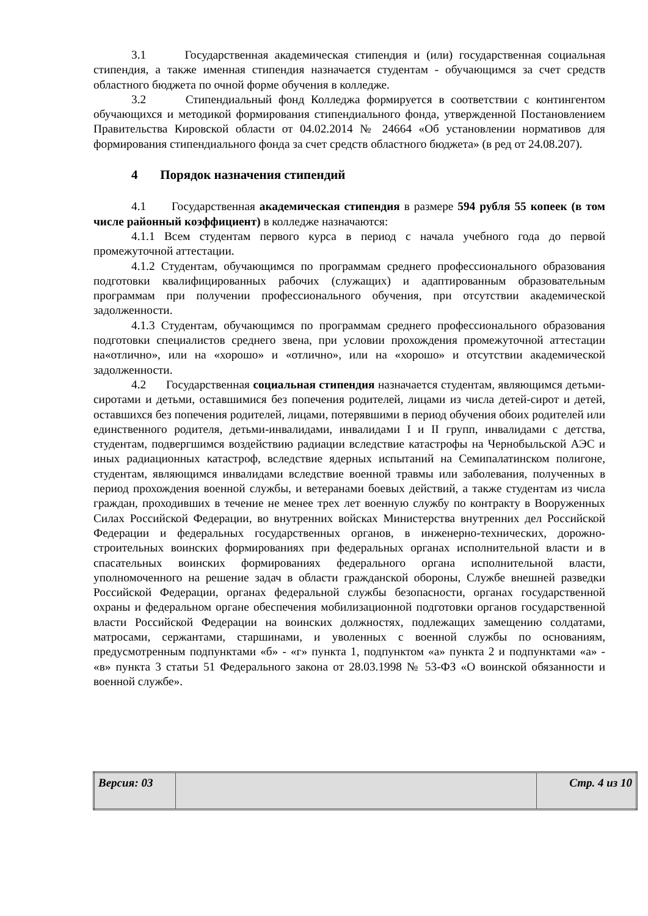3.1 Государственная академическая стипендия и (или) государственная социальная стипендия, а также именная стипендия назначается студентам - обучающимся за счет средств областного бюджета по очной форме обучения в колледже.
3.2 Стипендиальный фонд Колледжа формируется в соответствии с контингентом обучающихся и методикой формирования стипендиального фонда, утвержденной Постановлением Правительства Кировской области от 04.02.2014 № 24664 «Об установлении нормативов для формирования стипендиального фонда за счет средств областного бюджета» (в ред от 24.08.207).
4 Порядок назначения стипендий
4.1 Государственная академическая стипендия в размере 594 рубля 55 копеек (в том числе районный коэффициент) в колледже назначаются:
4.1.1 Всем студентам первого курса в период с начала учебного года до первой промежуточной аттестации.
4.1.2 Студентам, обучающимся по программам среднего профессионального образования подготовки квалифицированных рабочих (служащих) и адаптированным образовательным программам при получении профессионального обучения, при отсутствии академической задолженности.
4.1.3 Студентам, обучающимся по программам среднего профессионального образования подготовки специалистов среднего звена, при условии прохождения промежуточной аттестации на«отлично», или на «хорошо» и «отлично», или на «хорошо» и отсутствии академической задолженности.
4.2 Государственная социальная стипендия назначается студентам, являющимся детьми-сиротами и детьми, оставшимися без попечения родителей, лицами из числа детей-сирот и детей, оставшихся без попечения родителей, лицами, потерявшими в период обучения обоих родителей или единственного родителя, детьми-инвалидами, инвалидами I и II групп, инвалидами с детства, студентам, подвергшимся воздействию радиации вследствие катастрофы на Чернобыльской АЭС и иных радиационных катастроф, вследствие ядерных испытаний на Семипалатинском полигоне, студентам, являющимся инвалидами вследствие военной травмы или заболевания, полученных в период прохождения военной службы, и ветеранами боевых действий, а также студентам из числа граждан, проходивших в течение не менее трех лет военную службу по контракту в Вооруженных Силах Российской Федерации, во внутренних войсках Министерства внутренних дел Российской Федерации и федеральных государственных органов, в инженерно-технических, дорожно-строительных воинских формированиях при федеральных органах исполнительной власти и в спасательных воинских формированиях федерального органа исполнительной власти, уполномоченного на решение задач в области гражданской обороны, Службе внешней разведки Российской Федерации, органах федеральной службы безопасности, органах государственной охраны и федеральном органе обеспечения мобилизационной подготовки органов государственной власти Российской Федерации на воинских должностях, подлежащих замещению солдатами, матросами, сержантами, старшинами, и уволенных с военной службы по основаниям, предусмотренным подпунктами «б» - «г» пункта 1, подпунктом «а» пункта 2 и подпунктами «а» - «в» пункта 3 статьи 51 Федерального закона от 28.03.1998 № 53-ФЗ «О воинской обязанности и военной службе».
| Версия: 03 | | Стр. 4 из 10 |